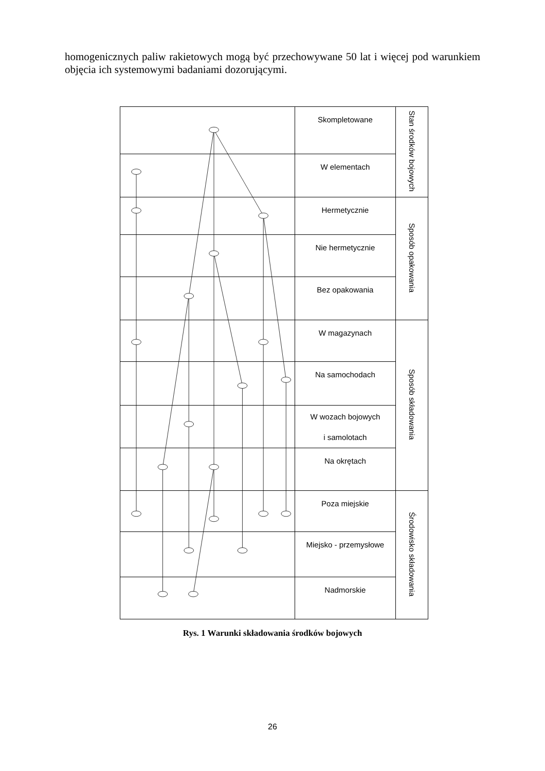homogenicznych paliw rakietowych mogą być przechowywane 50 lat i więcej pod warunkiem objęcia ich systemowymi badaniami dozorującymi.
| | Skompletowane | Stan środków bojowych |
| | W elementach | |
| | Hermetycznie | Sposób opakowania |
| | Nie hermetycznie | |
| | Bez opakowania | |
| | W magazynach | Sposób składowania |
| | Na samochodach | |
| | W wozach bojowych i samolotach | |
| | Na okrętach | |
| | Poza miejskie | Środowisko składowania |
| | Miejsko - przemysłowe | |
| | Nadmorskie | |
Rys. 1 Warunki składowania środków bojowych
26